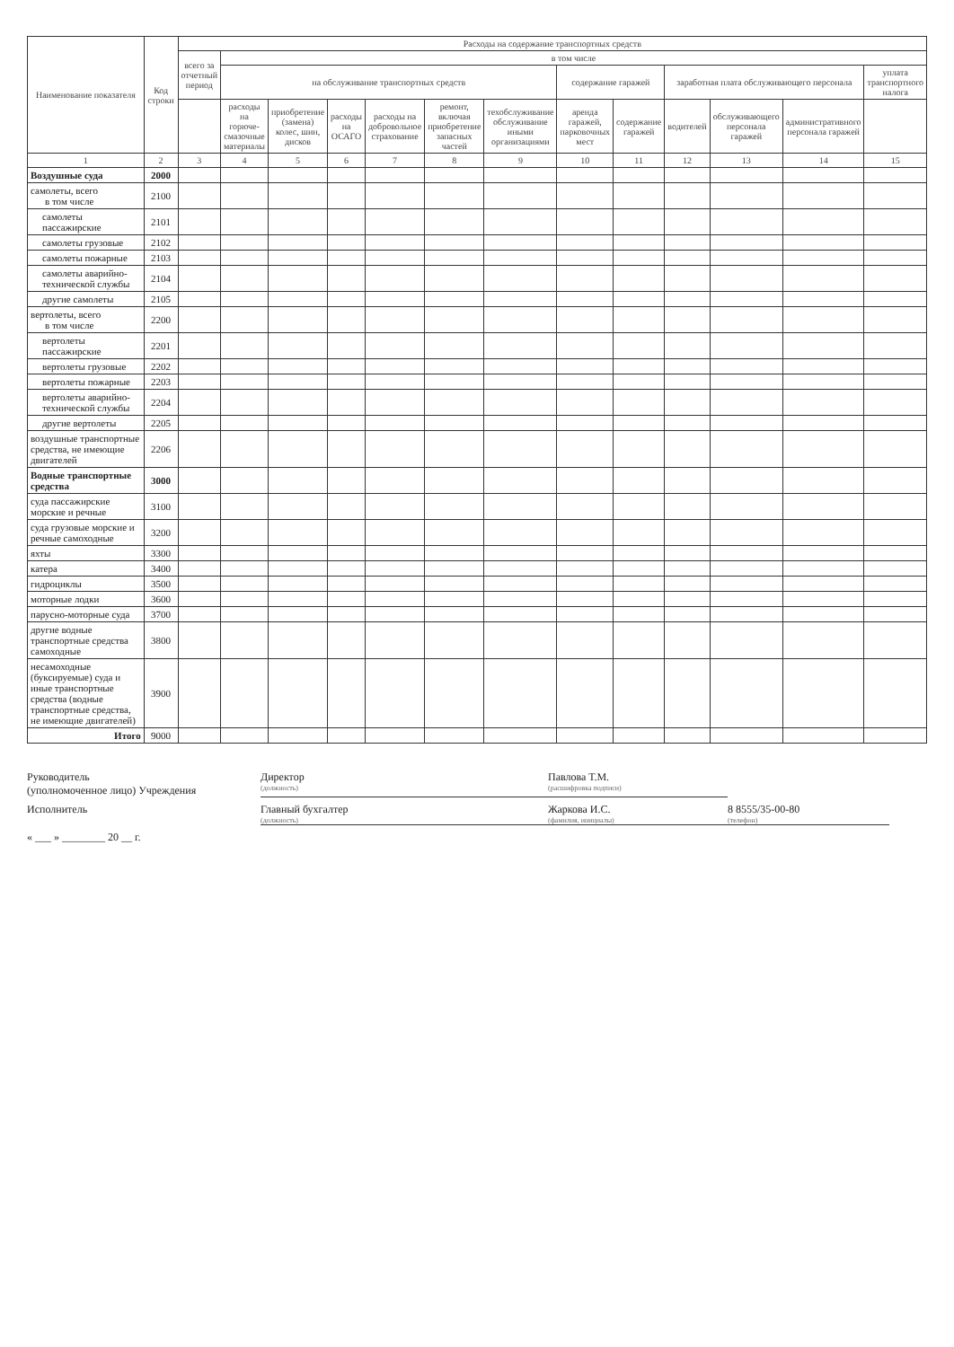| Наименование показателя | Код строки | Расходы на содержание транспортных средств | | | | | | | | | | | | |
| --- | --- | --- | --- | --- | --- | --- | --- | --- | --- | --- | --- | --- | --- | --- |
| | | всего за отчетный период | в том числе | | | | | | | | | | | |
| | | | на обслуживание транспортных средств | | | | | | содержание гаражей | | заработная плата обслуживающего персонала | | | уплата транспортного налога |
| | | | расходы на горюче-смазочные материалы | приобретение (замена) колес, шин, дисков | расходы на ОСАГО | расходы на добровольное страхование | ремонт, включая приобретение запасных частей | техобслуживание обслуживание иными организациями | аренда гаражей, парковочных мест | содержание гаражей | водителей | обслуживающего персонала гаражей | административного персонала гаражей | |
| 1 | 2 | 3 | 4 | 5 | 6 | 7 | 8 | 9 | 10 | 11 | 12 | 13 | 14 | 15 |
| Воздушные суда | 2000 | | | | | | | | | | | | | |
| самолеты, всего в том числе | 2100 | | | | | | | | | | | | | |
| самолеты пассажирские | 2101 | | | | | | | | | | | | | |
| самолеты грузовые | 2102 | | | | | | | | | | | | | |
| самолеты пожарные | 2103 | | | | | | | | | | | | | |
| самолеты аварийно-технической службы | 2104 | | | | | | | | | | | | | |
| другие самолеты | 2105 | | | | | | | | | | | | | |
| вертолеты, всего в том числе | 2200 | | | | | | | | | | | | | |
| вертолеты пассажирские | 2201 | | | | | | | | | | | | | |
| вертолеты грузовые | 2202 | | | | | | | | | | | | | |
| вертолеты пожарные | 2203 | | | | | | | | | | | | | |
| вертолеты аварийно-технической службы | 2204 | | | | | | | | | | | | | |
| другие вертолеты | 2205 | | | | | | | | | | | | | |
| воздушные транспортные средства, не имеющие двигателей | 2206 | | | | | | | | | | | | | |
| Водные транспортные средства | 3000 | | | | | | | | | | | | | |
| суда пассажирские морские и речные | 3100 | | | | | | | | | | | | | |
| суда грузовые морские и речные самоходные | 3200 | | | | | | | | | | | | | |
| яхты | 3300 | | | | | | | | | | | | | |
| катера | 3400 | | | | | | | | | | | | | |
| гидроциклы | 3500 | | | | | | | | | | | | | |
| моторные лодки | 3600 | | | | | | | | | | | | | |
| парусно-моторные суда | 3700 | | | | | | | | | | | | | |
| другие водные транспортные средства самоходные | 3800 | | | | | | | | | | | | | |
| несамоходные (буксируемые) суда и иные транспортные средства (водные транспортные средства, не имеющие двигателей) | 3900 | | | | | | | | | | | | | |
| Итого | 9000 | | | | | | | | | | | | | |
Руководитель
(уполномоченное лицо) Учреждения
Директор
(должность)
Павлова Т.М.
(расшифровка подписи)
Исполнитель
Главный бухгалтер
(должность)
Жаркова И.С.
(фамилия, инициалы)
8 8555/35-00-80
(телефон)
« ___ » ________ 20 __ г.